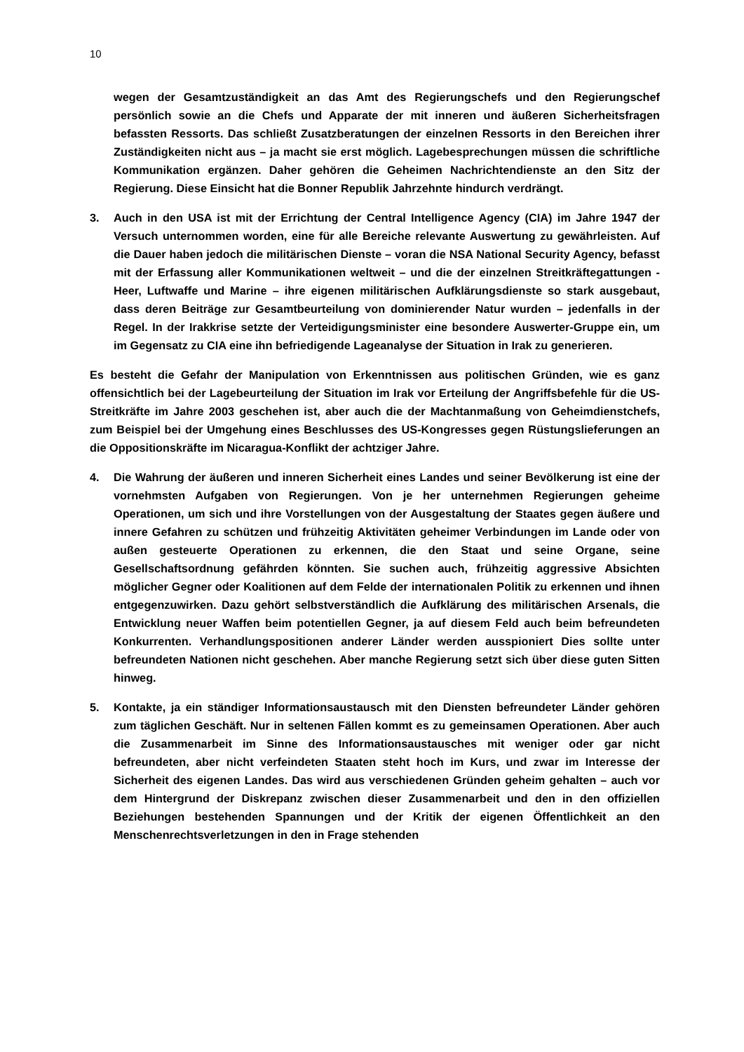10
wegen der Gesamtzuständigkeit an das Amt des Regierungschefs und den Regierungschef persönlich sowie an die Chefs und Apparate der mit inneren und äußeren Sicherheitsfragen befassten Ressorts. Das schließt Zusatzberatungen der einzelnen Ressorts in den Bereichen ihrer Zuständigkeiten nicht aus – ja macht sie erst möglich. Lagebesprechungen müssen die schriftliche Kommunikation ergänzen. Daher gehören die Geheimen Nachrichtendienste an den Sitz der Regierung. Diese Einsicht hat die Bonner Republik Jahrzehnte hindurch verdrängt.
3. Auch in den USA ist mit der Errichtung der Central Intelligence Agency (CIA) im Jahre 1947 der Versuch unternommen worden, eine für alle Bereiche relevante Auswertung zu gewährleisten. Auf die Dauer haben jedoch die militärischen Dienste – voran die NSA National Security Agency, befasst mit der Erfassung aller Kommunikationen weltweit – und die der einzelnen Streitkräftegattungen - Heer, Luftwaffe und Marine – ihre eigenen militärischen Aufklärungsdienste so stark ausgebaut, dass deren Beiträge zur Gesamtbeurteilung von dominierender Natur wurden – jedenfalls in der Regel. In der Irakkrise setzte der Verteidigungsminister eine besondere Auswerter-Gruppe ein, um im Gegensatz zu CIA eine ihn befriedigende Lageanalyse der Situation in Irak zu generieren.
Es besteht die Gefahr der Manipulation von Erkenntnissen aus politischen Gründen, wie es ganz offensichtlich bei der Lagebeurteilung der Situation im Irak vor Erteilung der Angriffsbefehle für die US-Streitkräfte im Jahre 2003 geschehen ist, aber auch die der Machtanmaßung von Geheimdienstchefs, zum Beispiel bei der Umgehung eines Beschlusses des US-Kongresses gegen Rüstungslieferungen an die Oppositionskräfte im Nicaragua-Konflikt der achtziger Jahre.
4. Die Wahrung der äußeren und inneren Sicherheit eines Landes und seiner Bevölkerung ist eine der vornehmsten Aufgaben von Regierungen. Von je her unternehmen Regierungen geheime Operationen, um sich und ihre Vorstellungen von der Ausgestaltung der Staates gegen äußere und innere Gefahren zu schützen und frühzeitig Aktivitäten geheimer Verbindungen im Lande oder von außen gesteuerte Operationen zu erkennen, die den Staat und seine Organe, seine Gesellschaftsordnung gefährden könnten. Sie suchen auch, frühzeitig aggressive Absichten möglicher Gegner oder Koalitionen auf dem Felde der internationalen Politik zu erkennen und ihnen entgegenzuwirken. Dazu gehört selbstverständlich die Aufklärung des militärischen Arsenals, die Entwicklung neuer Waffen beim potentiellen Gegner, ja auf diesem Feld auch beim befreundeten Konkurrenten. Verhandlungspositionen anderer Länder werden ausspioniert Dies sollte unter befreundeten Nationen nicht geschehen. Aber manche Regierung setzt sich über diese guten Sitten hinweg.
5. Kontakte, ja ein ständiger Informationsaustausch mit den Diensten befreundeter Länder gehören zum täglichen Geschäft. Nur in seltenen Fällen kommt es zu gemeinsamen Operationen. Aber auch die Zusammenarbeit im Sinne des Informationsaustausches mit weniger oder gar nicht befreundeten, aber nicht verfeindeten Staaten steht hoch im Kurs, und zwar im Interesse der Sicherheit des eigenen Landes. Das wird aus verschiedenen Gründen geheim gehalten – auch vor dem Hintergrund der Diskrepanz zwischen dieser Zusammenarbeit und den in den offiziellen Beziehungen bestehenden Spannungen und der Kritik der eigenen Öffentlichkeit an den Menschenrechtsverletzungen in den in Frage stehenden